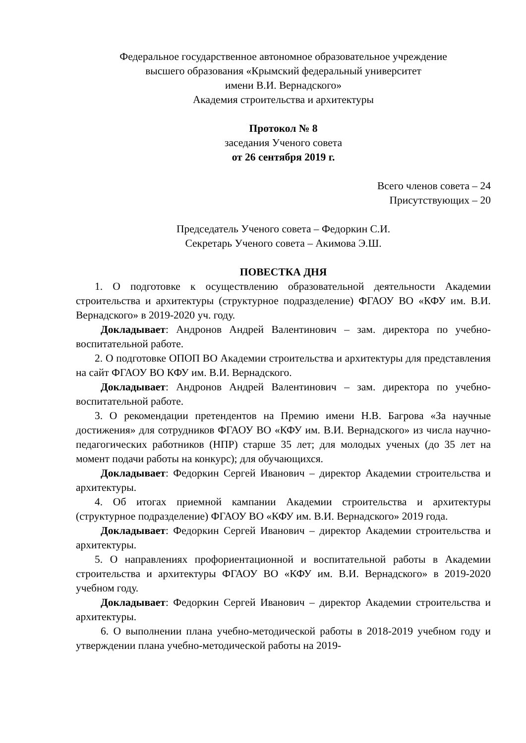Федеральное государственное автономное образовательное учреждение
высшего образования «Крымский федеральный университет
имени В.И. Вернадского»
Академия строительства и архитектуры
Протокол № 8
заседания Ученого совета
от 26 сентября 2019 г.
Всего членов совета – 24
Присутствующих – 20
Председатель Ученого совета – Федоркин С.И.
Секретарь Ученого совета – Акимова Э.Ш.
ПОВЕСТКА ДНЯ
1. О подготовке к осуществлению образовательной деятельности Академии строительства и архитектуры (структурное подразделение) ФГАОУ ВО «КФУ им. В.И. Вернадского» в 2019-2020 уч. году.
Докладывает: Андронов Андрей Валентинович – зам. директора по учебно-воспитательной работе.
2. О подготовке ОПОП ВО Академии строительства и архитектуры для представления на сайт ФГАОУ ВО КФУ им. В.И. Вернадского.
Докладывает: Андронов Андрей Валентинович – зам. директора по учебно-воспитательной работе.
3. О рекомендации претендентов на Премию имени Н.В. Багрова «За научные достижения» для сотрудников ФГАОУ ВО «КФУ им. В.И. Вернадского» из числа научно-педагогических работников (НПР) старше 35 лет; для молодых ученых (до 35 лет на момент подачи работы на конкурс); для обучающихся.
Докладывает: Федоркин Сергей Иванович – директор Академии строительства и архитектуры.
4. Об итогах приемной кампании Академии строительства и архитектуры (структурное подразделение) ФГАОУ ВО «КФУ им. В.И. Вернадского» 2019 года.
Докладывает: Федоркин Сергей Иванович – директор Академии строительства и архитектуры.
5. О направлениях профориентационной и воспитательной работы в Академии строительства и архитектуры ФГАОУ ВО «КФУ им. В.И. Вернадского» в 2019-2020 учебном году.
Докладывает: Федоркин Сергей Иванович – директор Академии строительства и архитектуры.
6. О выполнении плана учебно-методической работы в 2018-2019 учебном году и утверждении плана учебно-методической работы на 2019-